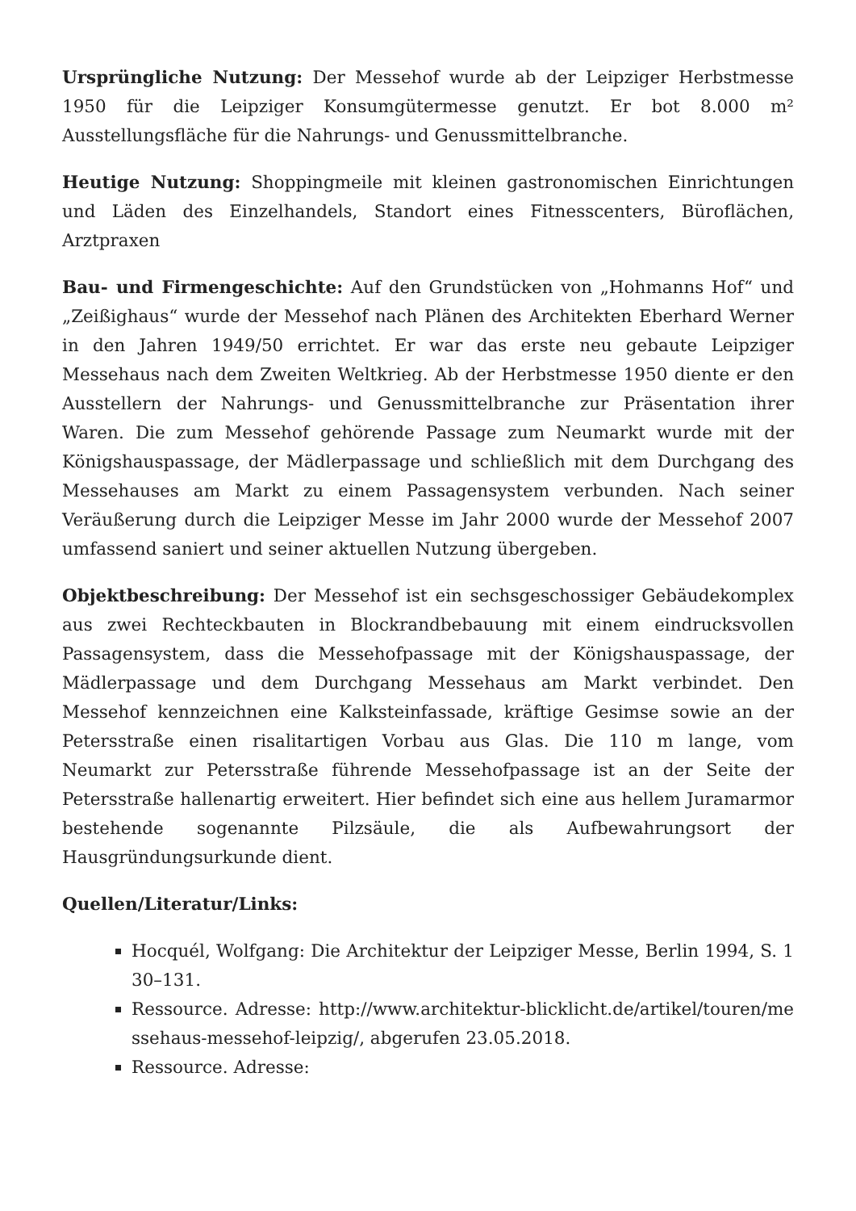Ursprüngliche Nutzung: Der Messehof wurde ab der Leipziger Herbstmesse 1950 für die Leipziger Konsumgütermesse genutzt. Er bot 8.000 m² Ausstellungsfläche für die Nahrungs- und Genussmittelbranche.
Heutige Nutzung: Shoppingmeile mit kleinen gastronomischen Einrichtungen und Läden des Einzelhandels, Standort eines Fitnesscenters, Büroflächen, Arztpraxen
Bau- und Firmengeschichte: Auf den Grundstücken von „Hohmanns Hof“ und „Zeißighaus“ wurde der Messehof nach Plänen des Architekten Eberhard Werner in den Jahren 1949/50 errichtet. Er war das erste neu gebaute Leipziger Messehaus nach dem Zweiten Weltkrieg. Ab der Herbstmesse 1950 diente er den Ausstellern der Nahrungs- und Genussmittelbranche zur Präsentation ihrer Waren. Die zum Messehof gehörende Passage zum Neumarkt wurde mit der Königshauspassage, der Mädlerpassage und schließlich mit dem Durchgang des Messehauses am Markt zu einem Passagensystem verbunden. Nach seiner Veräußerung durch die Leipziger Messe im Jahr 2000 wurde der Messehof 2007 umfassend saniert und seiner aktuellen Nutzung übergeben.
Objektbeschreibung: Der Messehof ist ein sechsgeschossiger Gebäudekomplex aus zwei Rechteckbauten in Blockrandbebauung mit einem eindrucksvollen Passagensystem, dass die Messehofpassage mit der Königshauspassage, der Mädlerpassage und dem Durchgang Messehaus am Markt verbindet. Den Messehof kennzeichnen eine Kalksteinfassade, kräftige Gesimse sowie an der Petersstraße einen risalitartigen Vorbau aus Glas. Die 110 m lange, vom Neumarkt zur Petersstraße führende Messehofpassage ist an der Seite der Petersstraße hallenartig erweitert. Hier befindet sich eine aus hellem Juramarmor bestehende sogenannte Pilzsäule, die als Aufbewahrungsort der Hausgründungsurkunde dient.
Quellen/Literatur/Links:
Hocquél, Wolfgang: Die Architektur der Leipziger Messe, Berlin 1994, S. 130–131.
Ressource. Adresse: http://www.architektur-blicklicht.de/artikel/touren/messehaus-messehof-leipzig/, abgerufen 23.05.2018.
Ressource. Adresse: